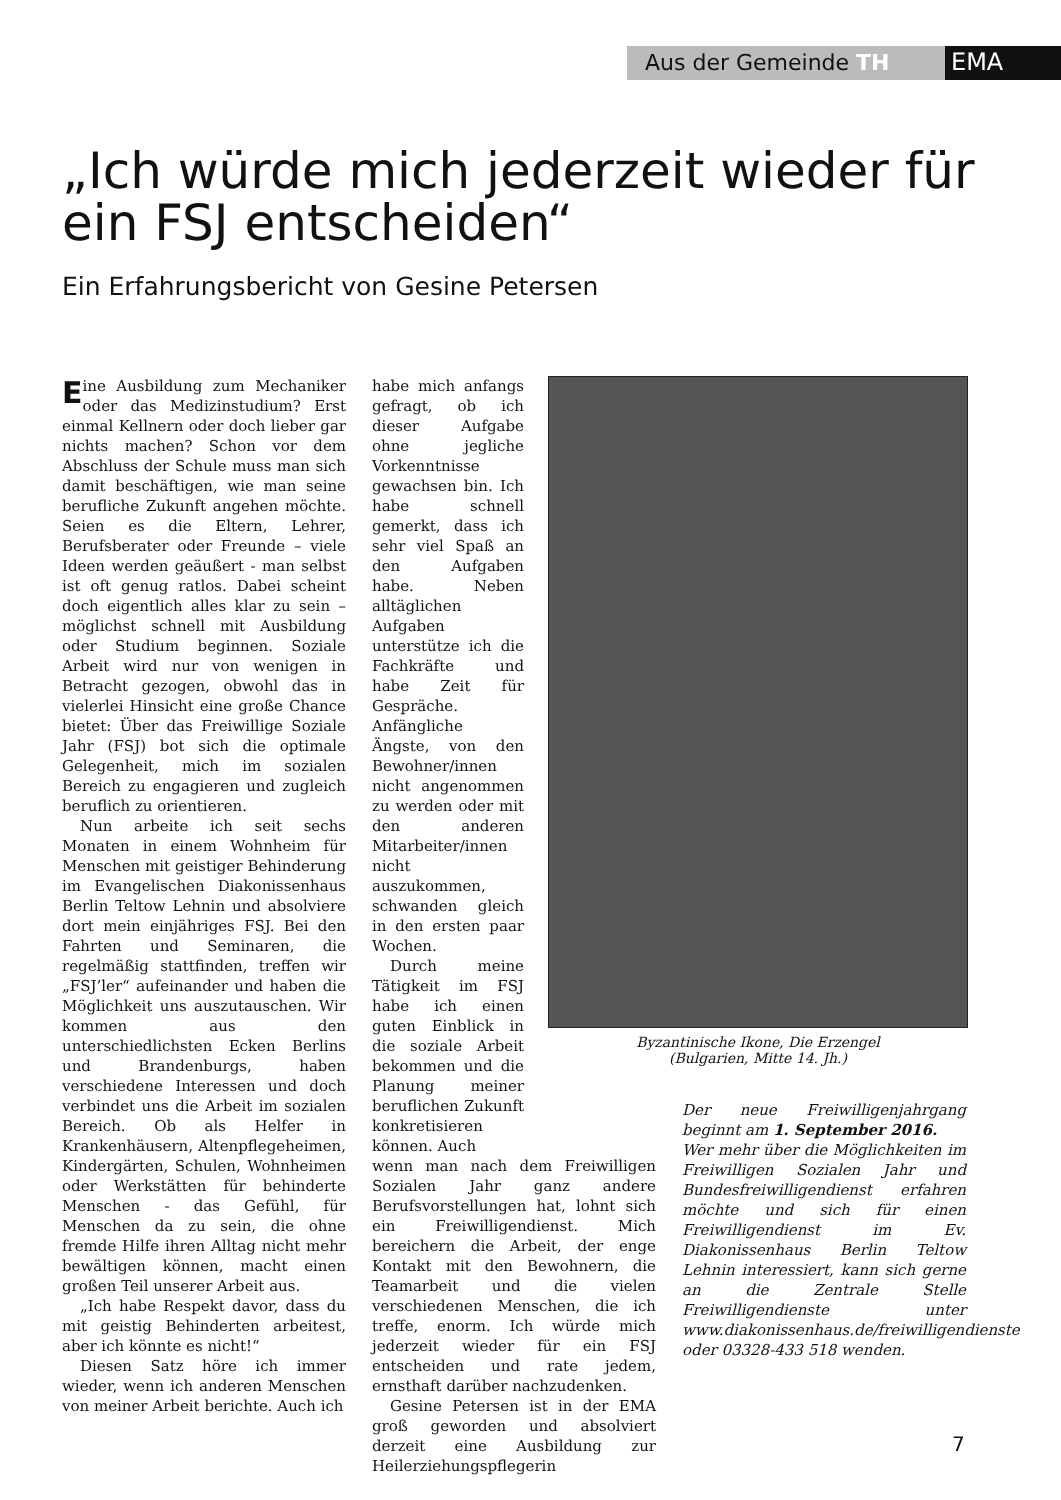Aus der Gemeinde TH EMA
„Ich würde mich jederzeit wieder für ein FSJ entscheiden“
Ein Erfahrungsbericht von Gesine Petersen
Eine Ausbildung zum Mechaniker oder das Medizinstudium? Erst einmal Kellnern oder doch lieber gar nichts machen? Schon vor dem Abschluss der Schule muss man sich damit beschäftigen, wie man seine berufliche Zukunft angehen möchte. Seien es die Eltern, Lehrer, Berufsberater oder Freunde – viele Ideen werden geäußert - man selbst ist oft genug ratlos. Dabei scheint doch eigentlich alles klar zu sein – möglichst schnell mit Ausbildung oder Studium beginnen. Soziale Arbeit wird nur von wenigen in Betracht gezogen, obwohl das in vielerlei Hinsicht eine große Chance bietet: Über das Freiwillige Soziale Jahr (FSJ) bot sich die optimale Gelegenheit, mich im sozialen Bereich zu engagieren und zugleich beruflich zu orientieren.
Nun arbeite ich seit sechs Monaten in einem Wohnheim für Menschen mit geistiger Behinderung im Evangelischen Diakonissenhaus Berlin Teltow Lehnin und absolviere dort mein einjähriges FSJ. Bei den Fahrten und Seminaren, die regelmäßig stattfinden, treffen wir „FSJ’ler“ aufeinander und haben die Möglichkeit uns auszutauschen. Wir kommen aus den unterschiedlichsten Ecken Berlins und Brandenburgs, haben verschiedene Interessen und doch verbindet uns die Arbeit im sozialen Bereich. Ob als Helfer in Krankenhäusern, Altenpflegeheimen, Kindergärten, Schulen, Wohnheimen oder Werkstätten für behinderte Menschen - das Gefühl, für Menschen da zu sein, die ohne fremde Hilfe ihren Alltag nicht mehr bewältigen können, macht einen großen Teil unserer Arbeit aus.
„Ich habe Respekt davor, dass du mit geistig Behinderten arbeitest, aber ich könnte es nicht!“
Diesen Satz höre ich immer wieder, wenn ich anderen Menschen von meiner Arbeit berichte. Auch ich
habe mich anfangs gefragt, ob ich dieser Aufgabe ohne jegliche Vorkenntnisse gewachsen bin. Ich habe schnell gemerkt, dass ich sehr viel Spaß an den Aufgaben habe. Neben alltäglichen Aufgaben unterstütze ich die Fachkräfte und habe Zeit für Gespräche. Anfängliche Ängste, von den Bewohner/innen nicht angenommen zu werden oder mit den anderen Mitarbeiter/innen nicht auszukommen, schwanden gleich in den ersten paar Wochen.
Durch meine Tätigkeit im FSJ habe ich einen guten Einblick in die soziale Arbeit bekommen und die Planung meiner beruflichen Zukunft konkretisieren können. Auch
wenn man nach dem Freiwilligen Sozialen Jahr ganz andere Berufsvorstellungen hat, lohnt sich ein Freiwilligendienst. Mich bereichern die Arbeit, der enge Kontakt mit den Bewohnern, die Teamarbeit und die vielen verschiedenen Menschen, die ich treffe, enorm. Ich würde mich jederzeit wieder für ein FSJ entscheiden und rate jedem, ernsthaft darüber nachzudenken.
Gesine Petersen ist in der EMA groß geworden und absolviert derzeit eine Ausbildung zur Heilerziehungspflegerin
Byzantinische Ikone, Die Erzengel
(Bulgarien, Mitte 14. Jh.)
Der neue Freiwilligenjahrgang beginnt am 1. September 2016.
Wer mehr über die Möglichkeiten im Freiwilligen Sozialen Jahr und Bundesfreiwilligendienst erfahren möchte und sich für einen Freiwilligendienst im Ev. Diakonissenhaus Berlin Teltow Lehnin interessiert, kann sich gerne an die Zentrale Stelle Freiwilligendienste unter www.diakonissenhaus.de/freiwilligendienste oder 03328-433 518 wenden.
7